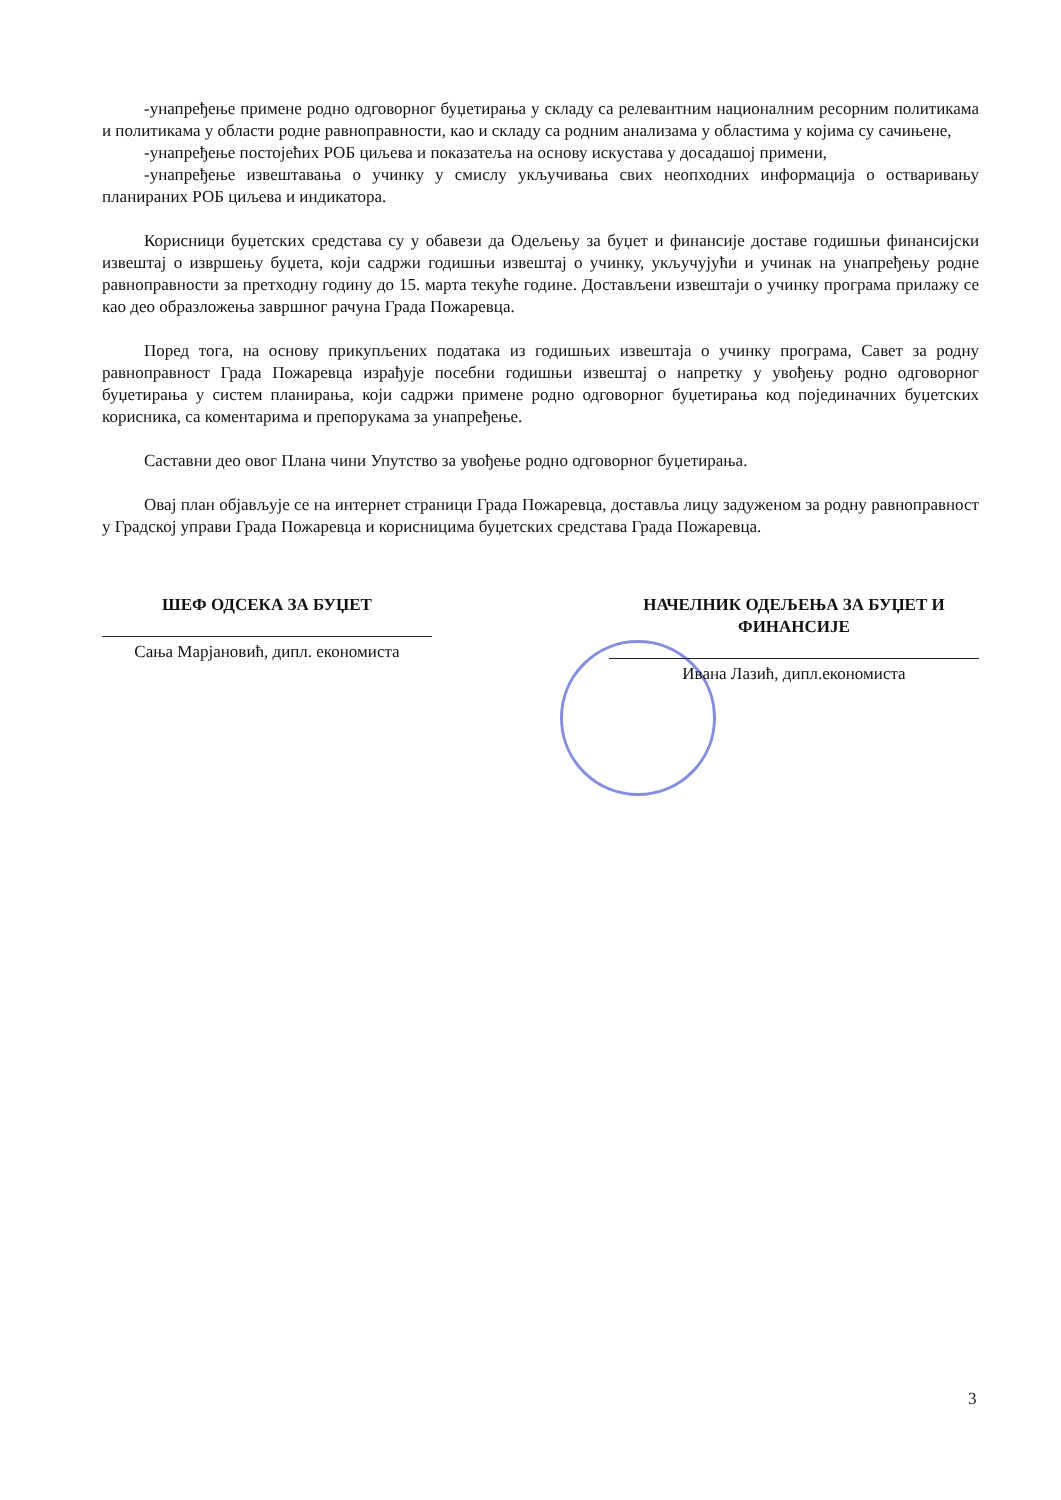-унапређење примене родно одговорног буџетирања у складу са релевантним националним ресорним политикама и политикама у области родне равноправности, као и складу са родним анализама у областима у којима су сачињене,
-унапређење постојећих РОБ циљева и показатеља на основу искустава у досадашој примени,
-унапређење извештавања о учинку у смислу укључивања свих неопходних информација о остваривању планираних РОБ циљева и индикатора.
Корисници буџетских средстава су у обавези да Одељењу за буџет и финансије доставе годишњи финансијски извештај о извршењу буџета, који садржи годишњи извештај о учинку, укључујући и учинак на унапређењу родне равноправности за претходну годину до 15. марта текуће године. Достављени извештаји о учинку програма прилажу се као део образложења завршног рачуна Града Пожаревца.
Поред тога, на основу прикупљених података из годишњих извештаја о учинку програма, Савет за родну равноправност Града Пожаревца израђује посебни годишњи извештај о напретку у увођењу родно одговорног буџетирања у систем планирања, који садржи примене родно одговорног буџетирања код појединачних буџетских корисника, са коментарима и препорукама за унапређење.
Саставни део овог Плана чини Упутство за увођење родно одговорног буџетирања.
Овај план објављује се на интернет страници Града Пожаревца, доставља лицу задуженом за родну равноправност у Градској управи Града Пожаревца и корисницима буџетских средстава Града Пожаревца.
ШЕФ ОДСЕКА ЗА БУЏЕТ
Сања Марјановић, дипл. економиста
НАЧЕЛНИК ОДЕЉЕЊА ЗА БУЏЕТ И ФИНАНСИЈЕ
Ивана Лазић, дипл.економиста
3